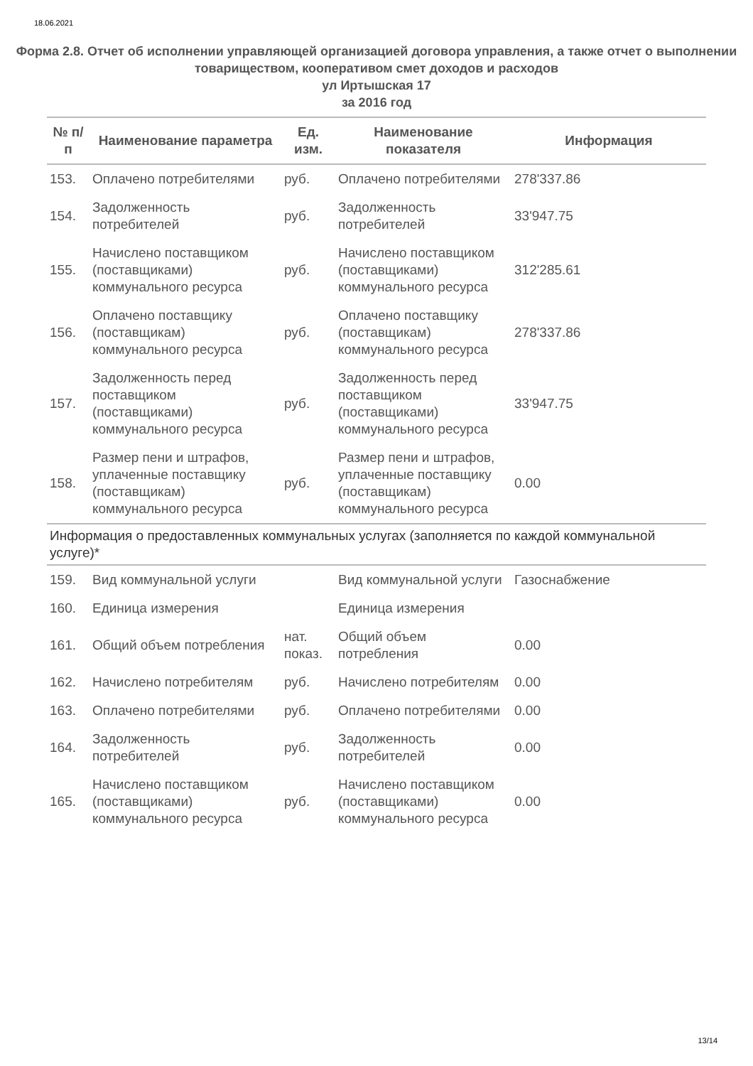18.06.2021
Форма 2.8. Отчет об исполнении управляющей организацией договора управления, а также отчет о выполнении товариществом, кооперативом смет доходов и расходов
ул Иртышская 17
за 2016 год
| № п/п | Наименование параметра | Ед. изм. | Наименование показателя | Информация |
| --- | --- | --- | --- | --- |
| 153. | Оплачено потребителями | руб. | Оплачено потребителями | 278'337.86 |
| 154. | Задолженность потребителей | руб. | Задолженность потребителей | 33'947.75 |
| 155. | Начислено поставщиком (поставщиками) коммунального ресурса | руб. | Начислено поставщиком (поставщиками) коммунального ресурса | 312'285.61 |
| 156. | Оплачено поставщику (поставщикам) коммунального ресурса | руб. | Оплачено поставщику (поставщикам) коммунального ресурса | 278'337.86 |
| 157. | Задолженность перед поставщиком (поставщиками) коммунального ресурса | руб. | Задолженность перед поставщиком (поставщиками) коммунального ресурса | 33'947.75 |
| 158. | Размер пени и штрафов, уплаченные поставщику (поставщикам) коммунального ресурса | руб. | Размер пени и штрафов, уплаченные поставщику (поставщикам) коммунального ресурса | 0.00 |
| Информация о предоставленных коммунальных услугах (заполняется по каждой коммунальной услуге)* | | | | |
| 159. | Вид коммунальной услуги | | Вид коммунальной услуги | Газоснабжение |
| 160. | Единица измерения | | Единица измерения | |
| 161. | Общий объем потребления | нат. показ. | Общий объем потребления | 0.00 |
| 162. | Начислено потребителям | руб. | Начислено потребителям | 0.00 |
| 163. | Оплачено потребителями | руб. | Оплачено потребителями | 0.00 |
| 164. | Задолженность потребителей | руб. | Задолженность потребителей | 0.00 |
| 165. | Начислено поставщиком (поставщиками) коммунального ресурса | руб. | Начислено поставщиком (поставщиками) коммунального ресурса | 0.00 |
13/14